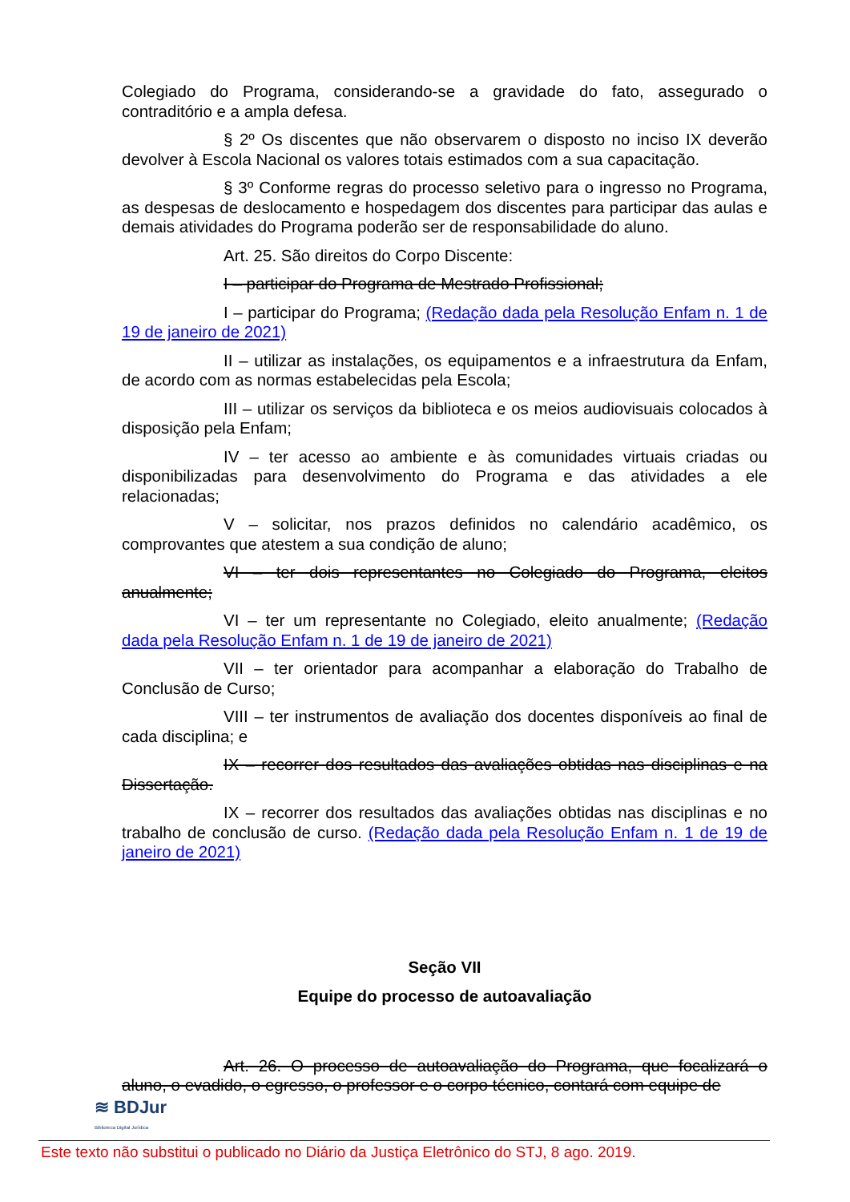Colegiado do Programa, considerando-se a gravidade do fato, assegurado o contraditório e a ampla defesa.
§ 2º Os discentes que não observarem o disposto no inciso IX deverão devolver à Escola Nacional os valores totais estimados com a sua capacitação.
§ 3º Conforme regras do processo seletivo para o ingresso no Programa, as despesas de deslocamento e hospedagem dos discentes para participar das aulas e demais atividades do Programa poderão ser de responsabilidade do aluno.
Art. 25. São direitos do Corpo Discente:
I – participar do Programa de Mestrado Profissional;
I – participar do Programa; (Redação dada pela Resolução Enfam n. 1 de 19 de janeiro de 2021)
II – utilizar as instalações, os equipamentos e a infraestrutura da Enfam, de acordo com as normas estabelecidas pela Escola;
III – utilizar os serviços da biblioteca e os meios audiovisuais colocados à disposição pela Enfam;
IV – ter acesso ao ambiente e às comunidades virtuais criadas ou disponibilizadas para desenvolvimento do Programa e das atividades a ele relacionadas;
V – solicitar, nos prazos definidos no calendário acadêmico, os comprovantes que atestem a sua condição de aluno;
VI – ter dois representantes no Colegiado do Programa, eleitos anualmente;
VI – ter um representante no Colegiado, eleito anualmente; (Redação dada pela Resolução Enfam n. 1 de 19 de janeiro de 2021)
VII – ter orientador para acompanhar a elaboração do Trabalho de Conclusão de Curso;
VIII – ter instrumentos de avaliação dos docentes disponíveis ao final de cada disciplina; e
IX – recorrer dos resultados das avaliações obtidas nas disciplinas e na Dissertação.
IX – recorrer dos resultados das avaliações obtidas nas disciplinas e no trabalho de conclusão de curso. (Redação dada pela Resolução Enfam n. 1 de 19 de janeiro de 2021)
Seção VII
Equipe do processo de autoavaliação
Art. 26. O processo de autoavaliação do Programa, que focalizará o aluno, o evadido, o egresso, o professor e o corpo técnico, contará com equipe de
≋ BDJur
Biblioteca Digital Jurídica
Este texto não substitui o publicado no Diário da Justiça Eletrônico do STJ, 8 ago. 2019.